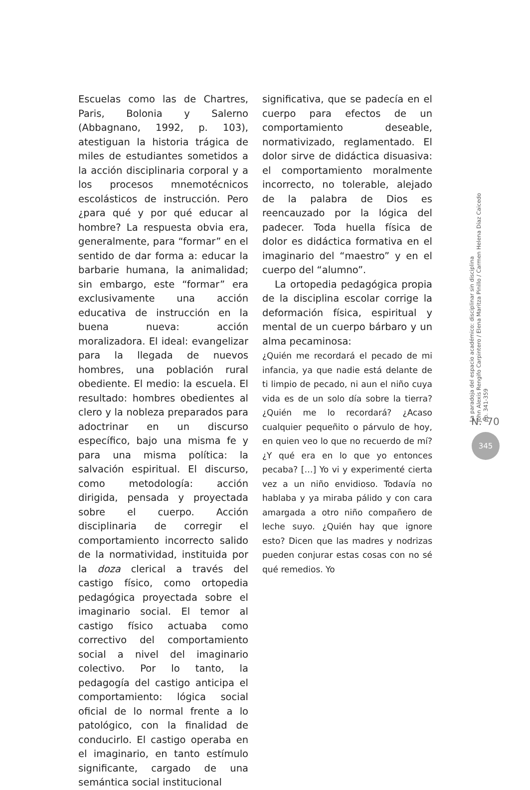Escuelas como las de Chartres, Paris, Bolonia y Salerno (Abbagnano, 1992, p. 103), atestiguan la historia trágica de miles de estudiantes sometidos a la acción disciplinaria corporal y a los procesos mnemotécnicos escolásticos de instrucción. Pero ¿para qué y por qué educar al hombre? La respuesta obvia era, generalmente, para “formar” en el sentido de dar forma a: educar la barbarie humana, la animalidad; sin embargo, este “formar” era exclusivamente una acción educativa de instrucción en la buena nueva: acción moralizadora. El ideal: evangelizar para la llegada de nuevos hombres, una población rural obediente. El medio: la escuela. El resultado: hombres obedientes al clero y la nobleza preparados para adoctrinar en un discurso específico, bajo una misma fe y para una misma política: la salvación espiritual. El discurso, como metodología: acción dirigida, pensada y proyectada sobre el cuerpo. Acción disciplinaria de corregir el comportamiento incorrecto salido de la normatividad, instituida por la doza clerical a través del castigo físico, como ortopedia pedagógica proyectada sobre el imaginario social. El temor al castigo físico actuaba como correctivo del comportamiento social a nivel del imaginario colectivo. Por lo tanto, la pedagogía del castigo anticipa el comportamiento: lógica social oficial de lo normal frente a lo patológico, con la finalidad de conducirlo. El castigo operaba en el imaginario, en tanto estímulo significante, cargado de una semántica social institucional
significativa, que se padecía en el cuerpo para efectos de un comportamiento deseable, normativizado, reglamentado. El dolor sirve de didáctica disuasiva: el comportamiento moralmente incorrecto, no tolerable, alejado de la palabra de Dios es reencauzado por la lógica del padecer. Toda huella física de dolor es didáctica formativa en el imaginario del “maestro” y en el cuerpo del “alumno”.
La ortopedia pedagógica propia de la disciplina escolar corrige la deformación física, espiritual y mental de un cuerpo bárbaro y un alma pecaminosa:
¿Quién me recordará el pecado de mi infancia, ya que nadie está delante de ti limpio de pecado, ni aun el niño cuya vida es de un solo día sobre la tierra? ¿Quién me lo recordará? ¿Acaso cualquier pequeñito o párvulo de hoy, en quien veo lo que no recuerdo de mí? ¿Y qué era en lo que yo entonces pecaba? […] Yo vi y experimenté cierta vez a un niño envidioso. Todavía no hablaba y ya miraba pálido y con cara amargada a otro niño compañero de leche suyo. ¿Quién hay que ignore esto? Dicen que las madres y nodrizas pueden conjurar estas cosas con no sé qué remedios. Yo
La paradoja del espacio académico: disciplinar sin disciplina
John Alexis Rengifo Carpintero / Elena Maritza Pinillo / Carmen Helena Díaz Caicedo
pp. 341-359
N.°70
345